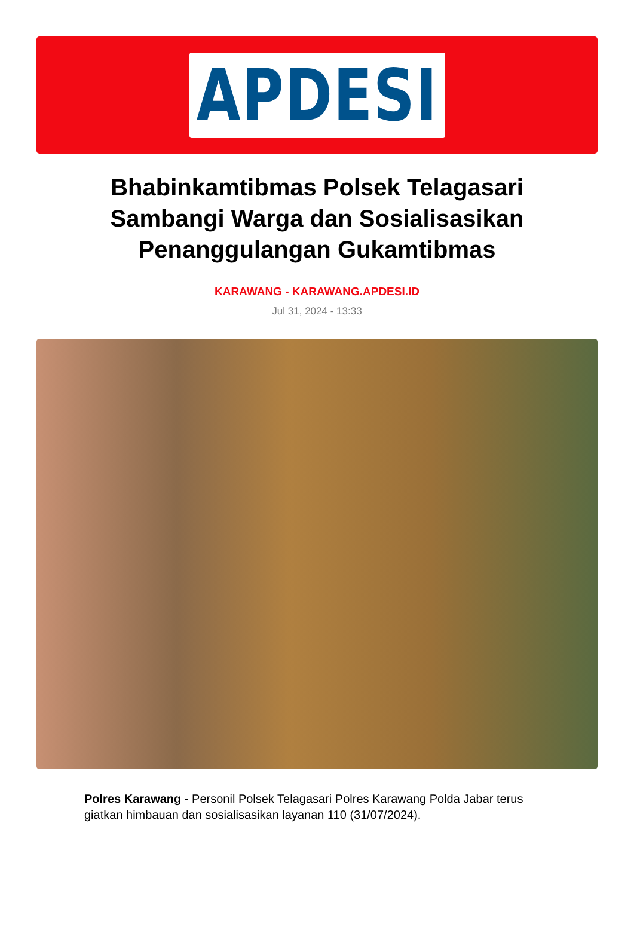APDESI
Bhabinkamtibmas Polsek Telagasari Sambangi Warga dan Sosialisasikan Penanggulangan Gukamtibmas
KARAWANG - KARAWANG.APDESI.ID
Jul 31, 2024 - 13:33
Polres Karawang - Personil Polsek Telagasari Polres Karawang Polda Jabar terus giatkan himbauan dan sosialisasikan layanan 110 (31/07/2024).